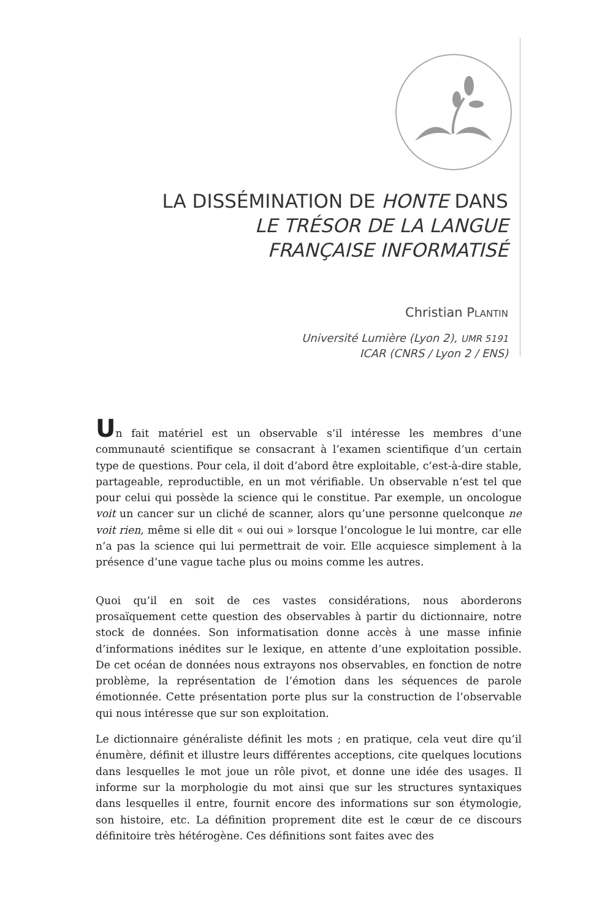LA DISSÉMINATION DE HONTE DANS
LE TRÉSOR DE LA LANGUE
FRANÇAISE INFORMATISÉ
Christian PLANTIN
Université Lumière (Lyon 2), UMR 5191
ICAR (CNRS / Lyon 2 / ENS)
Un fait matériel est un observable s’il intéresse les membres d’une communauté scientifique se consacrant à l’examen scientifique d’un certain type de questions. Pour cela, il doit d’abord être exploitable, c’est-à-dire stable, partageable, reproductible, en un mot vérifiable. Un observable n’est tel que pour celui qui possède la science qui le constitue. Par exemple, un oncologue voit un cancer sur un cliché de scanner, alors qu’une personne quelconque ne voit rien, même si elle dit « oui oui » lorsque l’oncologue le lui montre, car elle n’a pas la science qui lui permettrait de voir. Elle acquiesce simplement à la présence d’une vague tache plus ou moins comme les autres.
Quoi qu’il en soit de ces vastes considérations, nous aborderons prosaïquement cette question des observables à partir du dictionnaire, notre stock de données. Son informatisation donne accès à une masse infinie d’informations inédites sur le lexique, en attente d’une exploitation possible. De cet océan de données nous extrayons nos observables, en fonction de notre problème, la représentation de l’émotion dans les séquences de parole émotionnée. Cette présentation porte plus sur la construction de l’observable qui nous intéresse que sur son exploitation.
Le dictionnaire généraliste définit les mots ; en pratique, cela veut dire qu’il énumère, définit et illustre leurs différentes acceptions, cite quelques locutions dans lesquelles le mot joue un rôle pivot, et donne une idée des usages. Il informe sur la morphologie du mot ainsi que sur les structures syntaxiques dans lesquelles il entre, fournit encore des informations sur son étymologie, son histoire, etc. La définition proprement dite est le cœur de ce discours définitoire très hétérogène. Ces définitions sont faites avec des